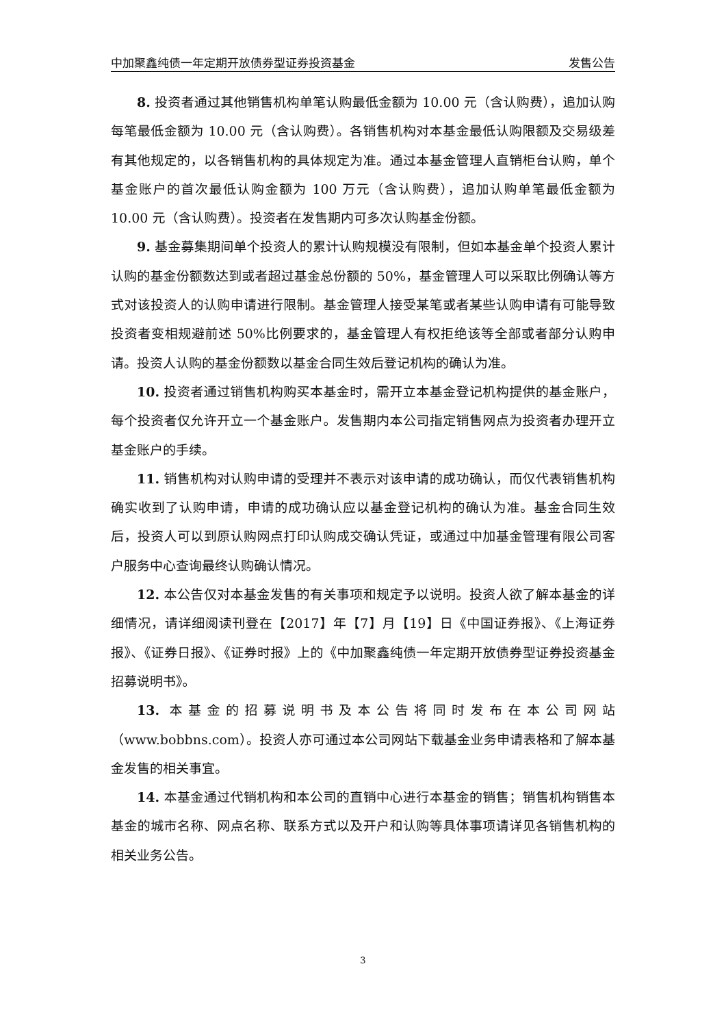中加聚鑫纯债一年定期开放债券型证券投资基金 发售公告
8. 投资者通过其他销售机构单笔认购最低金额为 10.00 元（含认购费），追加认购每笔最低金额为 10.00 元（含认购费）。各销售机构对本基金最低认购限额及交易级差有其他规定的，以各销售机构的具体规定为准。通过本基金管理人直销柜台认购，单个基金账户的首次最低认购金额为 100 万元（含认购费），追加认购单笔最低金额为 10.00 元（含认购费）。投资者在发售期内可多次认购基金份额。
9. 基金募集期间单个投资人的累计认购规模没有限制，但如本基金单个投资人累计认购的基金份额数达到或者超过基金总份额的 50%，基金管理人可以采取比例确认等方式对该投资人的认购申请进行限制。基金管理人接受某笔或者某些认购申请有可能导致投资者变相规避前述 50%比例要求的，基金管理人有权拒绝该等全部或者部分认购申请。投资人认购的基金份额数以基金合同生效后登记机构的确认为准。
10. 投资者通过销售机构购买本基金时，需开立本基金登记机构提供的基金账户，每个投资者仅允许开立一个基金账户。发售期内本公司指定销售网点为投资者办理开立基金账户的手续。
11. 销售机构对认购申请的受理并不表示对该申请的成功确认，而仅代表销售机构确实收到了认购申请，申请的成功确认应以基金登记机构的确认为准。基金合同生效后，投资人可以到原认购网点打印认购成交确认凭证，或通过中加基金管理有限公司客户服务中心查询最终认购确认情况。
12. 本公告仅对本基金发售的有关事项和规定予以说明。投资人欲了解本基金的详细情况，请详细阅读刊登在【2017】年【7】月【19】日《中国证券报》、《上海证券报》、《证券日报》、《证券时报》上的《中加聚鑫纯债一年定期开放债券型证券投资基金招募说明书》。
13. 本基金的招募说明书及本公告将同时发布在本公司网站（www.bobbns.com）。投资人亦可通过本公司网站下载基金业务申请表格和了解本基金发售的相关事宜。
14. 本基金通过代销机构和本公司的直销中心进行本基金的销售；销售机构销售本基金的城市名称、网点名称、联系方式以及开户和认购等具体事项请详见各销售机构的相关业务公告。
3